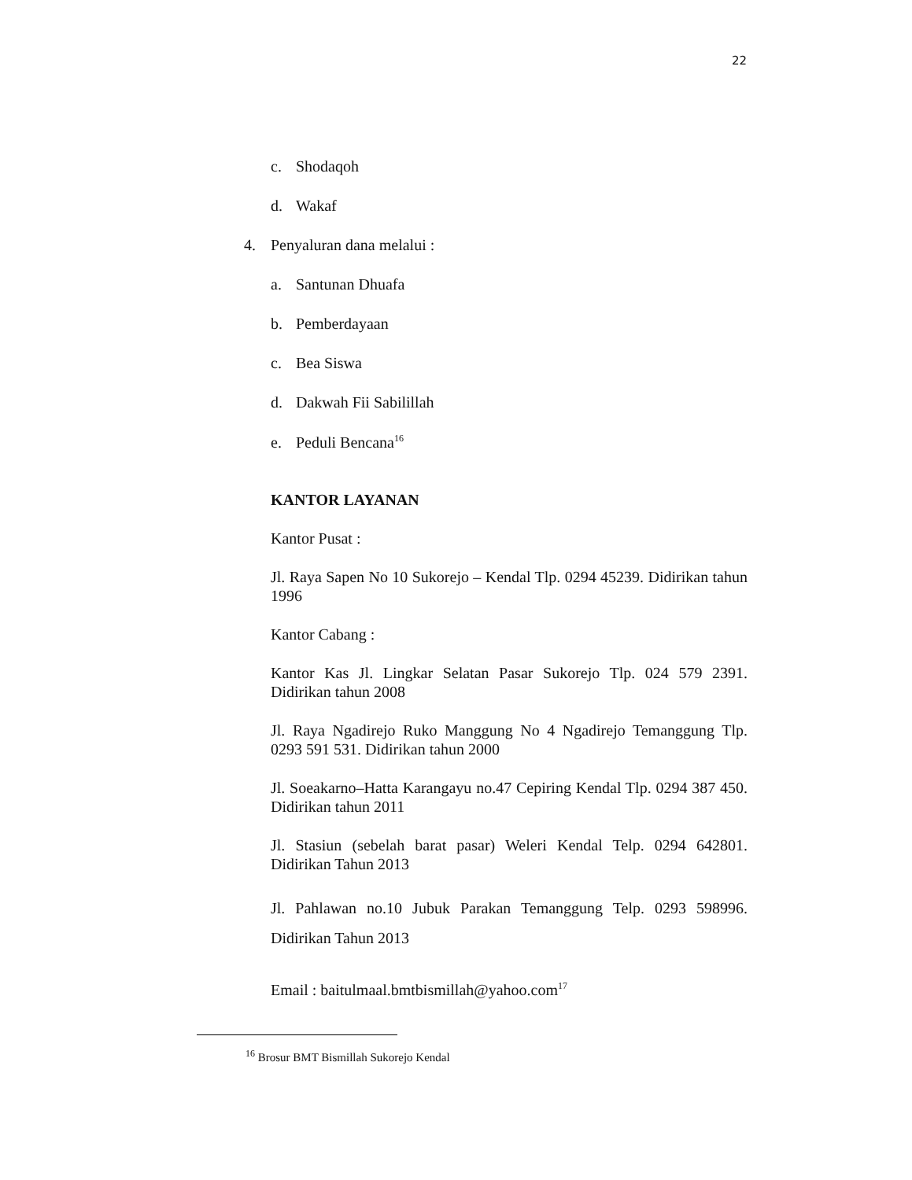22
c. Shodaqoh
d. Wakaf
4. Penyaluran dana melalui :
a. Santunan Dhuafa
b. Pemberdayaan
c. Bea Siswa
d. Dakwah Fii Sabilillah
e. Peduli Bencana<sup>16</sup>
KANTOR LAYANAN
Kantor Pusat :
Jl. Raya Sapen No 10 Sukorejo – Kendal Tlp. 0294 45239. Didirikan tahun 1996
Kantor Cabang :
Kantor Kas Jl. Lingkar Selatan Pasar Sukorejo Tlp. 024 579 2391. Didirikan tahun 2008
Jl. Raya Ngadirejo Ruko Manggung No 4 Ngadirejo Temanggung Tlp. 0293 591 531. Didirikan tahun 2000
Jl. Soeakarno–Hatta Karangayu no.47 Cepiring Kendal Tlp. 0294 387 450. Didirikan tahun 2011
Jl. Stasiun (sebelah barat pasar) Weleri Kendal Telp. 0294 642801. Didirikan Tahun 2013
Jl. Pahlawan no.10 Jubuk Parakan Temanggung Telp. 0293 598996. Didirikan Tahun 2013
Email : baitulmaal.bmtbismillah@yahoo.com<sup>17</sup>
<sup>16</sup> Brosur BMT Bismillah Sukorejo Kendal